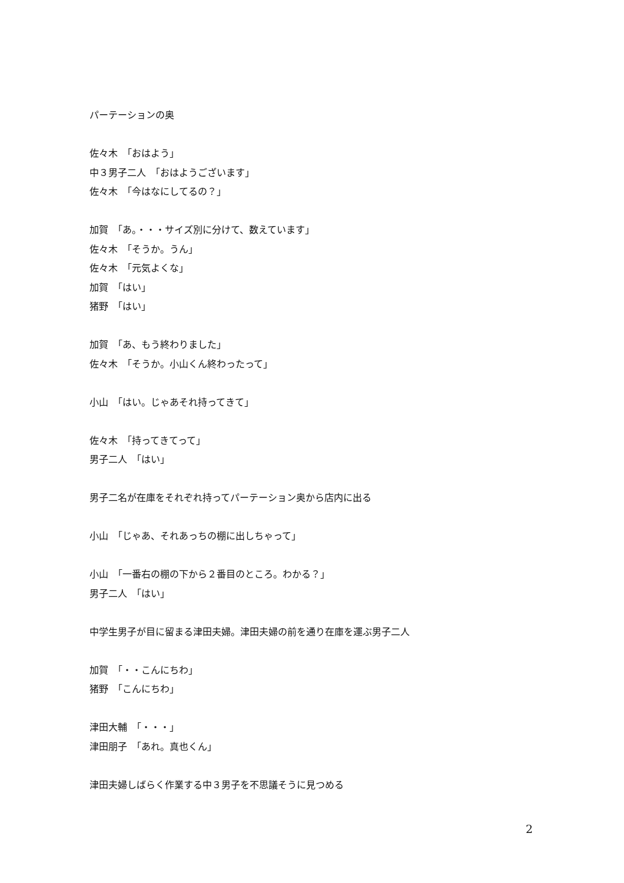パーテーションの奥
佐々木　「おはよう」
中３男子二人　「おはようございます」
佐々木　「今はなにしてるの？」
加賀　「あ。・・・サイズ別に分けて、数えています」
佐々木　「そうか。うん」
佐々木　「元気よくな」
加賀　「はい」
猪野　「はい」
加賀　「あ、もう終わりました」
佐々木　「そうか。小山くん終わったって」
小山　「はい。じゃあそれ持ってきて」
佐々木　「持ってきてって」
男子二人　「はい」
男子二名が在庫をそれぞれ持ってパーテーション奥から店内に出る
小山　「じゃあ、それあっちの棚に出しちゃって」
小山　「一番右の棚の下から２番目のところ。わかる？」
男子二人　「はい」
中学生男子が目に留まる津田夫婦。津田夫婦の前を通り在庫を運ぶ男子二人
加賀　「・・こんにちわ」
猪野　「こんにちわ」
津田大輔　「・・・」
津田朋子　「あれ。真也くん」
津田夫婦しばらく作業する中３男子を不思議そうに見つめる
2